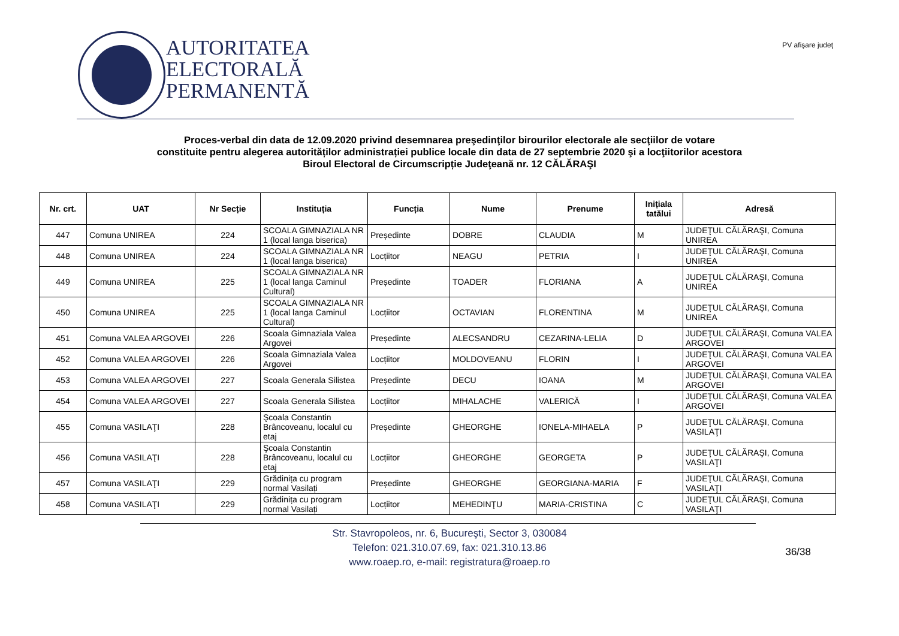AUTORITATEA
ELECTORALĂ
PERMANENTĂ
PV afişare judeţ
Proces-verbal din data de 12.09.2020 privind desemnarea preşedinţilor birourilor electorale ale secţiilor de votare
constituite pentru alegerea autorităților administrației publice locale din data de 27 septembrie 2020 şi a locţiitorilor acestora
Biroul Electoral de Circumscripție Judeţeană nr. 12 CĂLĂRAŞI
| Nr. crt. | UAT | Nr Secție | Instituția | Funcția | Nume | Prenume | Inițiala tatălui | Adresă |
| --- | --- | --- | --- | --- | --- | --- | --- | --- |
| 447 | Comuna UNIREA | 224 | SCOALA GIMNAZIALA NR 1 (local langa biserica) | Președinte | DOBRE | CLAUDIA | M | JUDEŢUL CĂLĂRAŞI, Comuna UNIREA |
| 448 | Comuna UNIREA | 224 | SCOALA GIMNAZIALA NR 1 (local langa biserica) | Locțiitor | NEAGU | PETRIA | I | JUDEŢUL CĂLĂRAŞI, Comuna UNIREA |
| 449 | Comuna UNIREA | 225 | SCOALA GIMNAZIALA NR 1 (local langa Caminul Cultural) | Președinte | TOADER | FLORIANA | A | JUDEŢUL CĂLĂRAŞI, Comuna UNIREA |
| 450 | Comuna UNIREA | 225 | SCOALA GIMNAZIALA NR 1 (local langa Caminul Cultural) | Locțiitor | OCTAVIAN | FLORENTINA | M | JUDEŢUL CĂLĂRAŞI, Comuna UNIREA |
| 451 | Comuna VALEA ARGOVEI | 226 | Scoala Gimnaziala Valea Argovei | Președinte | ALECSANDRU | CEZARINA-LELIA | D | JUDEŢUL CĂLĂRAŞI, Comuna VALEA ARGOVEI |
| 452 | Comuna VALEA ARGOVEI | 226 | Scoala Gimnaziala Valea Argovei | Locțiitor | MOLDOVEANU | FLORIN | I | JUDEŢUL CĂLĂRAŞI, Comuna VALEA ARGOVEI |
| 453 | Comuna VALEA ARGOVEI | 227 | Scoala Generala Silistea | Președinte | DECU | IOANA | M | JUDEŢUL CĂLĂRAŞI, Comuna VALEA ARGOVEI |
| 454 | Comuna VALEA ARGOVEI | 227 | Scoala Generala Silistea | Locțiitor | MIHALACHE | VALERICĂ | I | JUDEŢUL CĂLĂRAŞI, Comuna VALEA ARGOVEI |
| 455 | Comuna VASILAŢI | 228 | Şcoala Constantin Brâncoveanu, localul cu etaj | Președinte | GHEORGHE | IONELA-MIHAELA | P | JUDEŢUL CĂLĂRAŞI, Comuna VASILAŢI |
| 456 | Comuna VASILAŢI | 228 | Şcoala Constantin Brâncoveanu, localul cu etaj | Locțiitor | GHEORGHE | GEORGETA | P | JUDEŢUL CĂLĂRAŞI, Comuna VASILAŢI |
| 457 | Comuna VASILAŢI | 229 | Grădinița cu program normal Vasilați | Președinte | GHEORGHE | GEORGIANA-MARIA | F | JUDEŢUL CĂLĂRAŞI, Comuna VASILAŢI |
| 458 | Comuna VASILAŢI | 229 | Grădinița cu program normal Vasilați | Locțiitor | MEHEDINŢU | MARIA-CRISTINA | C | JUDEŢUL CĂLĂRAŞI, Comuna VASILAŢI |
Str. Stavropoleos, nr. 6, Bucureşti, Sector 3, 030084
Telefon: 021.310.07.69, fax: 021.310.13.86
www.roaep.ro, e-mail: registratura@roaep.ro
36/38